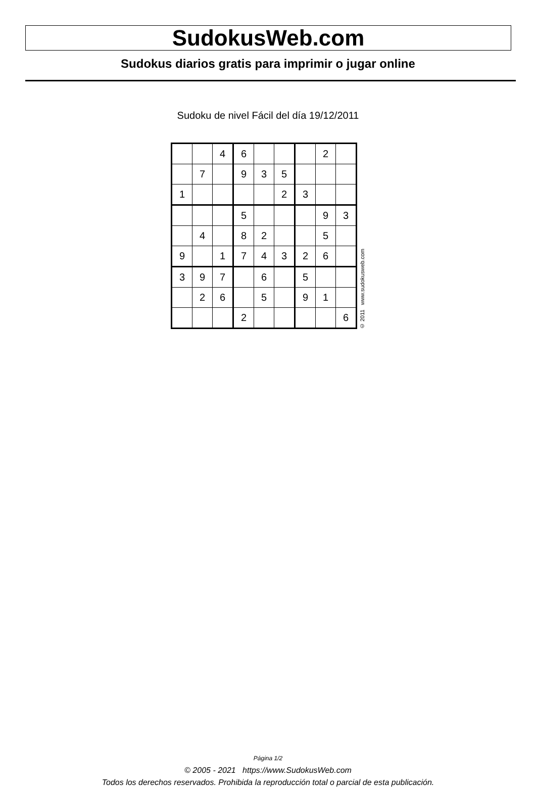SudokusWeb.com
Sudokus diarios gratis para imprimir o jugar online
Sudoku de nivel Fácil del día 19/12/2011
| | | 4 | 6 | | | | 2 | |
| | 7 | | 9 | 3 | 5 | | | |
| 1 | | | | | 2 | 3 | | |
| | | | 5 | | | | 9 | 3 |
| | 4 | | 8 | 2 | | | 5 | |
| 9 | | 1 | 7 | 4 | 3 | 2 | 6 | |
| 3 | 9 | 7 | | 6 | | 5 | | |
| | 2 | 6 | | 5 | | 9 | 1 | |
| | | | 2 | | | | | 6 |
© 2011 www.sudokusweb.com
Página 1/2
© 2005 - 2021 https://www.SudokusWeb.com
Todos los derechos reservados. Prohibida la reproducción total o parcial de esta publicación.